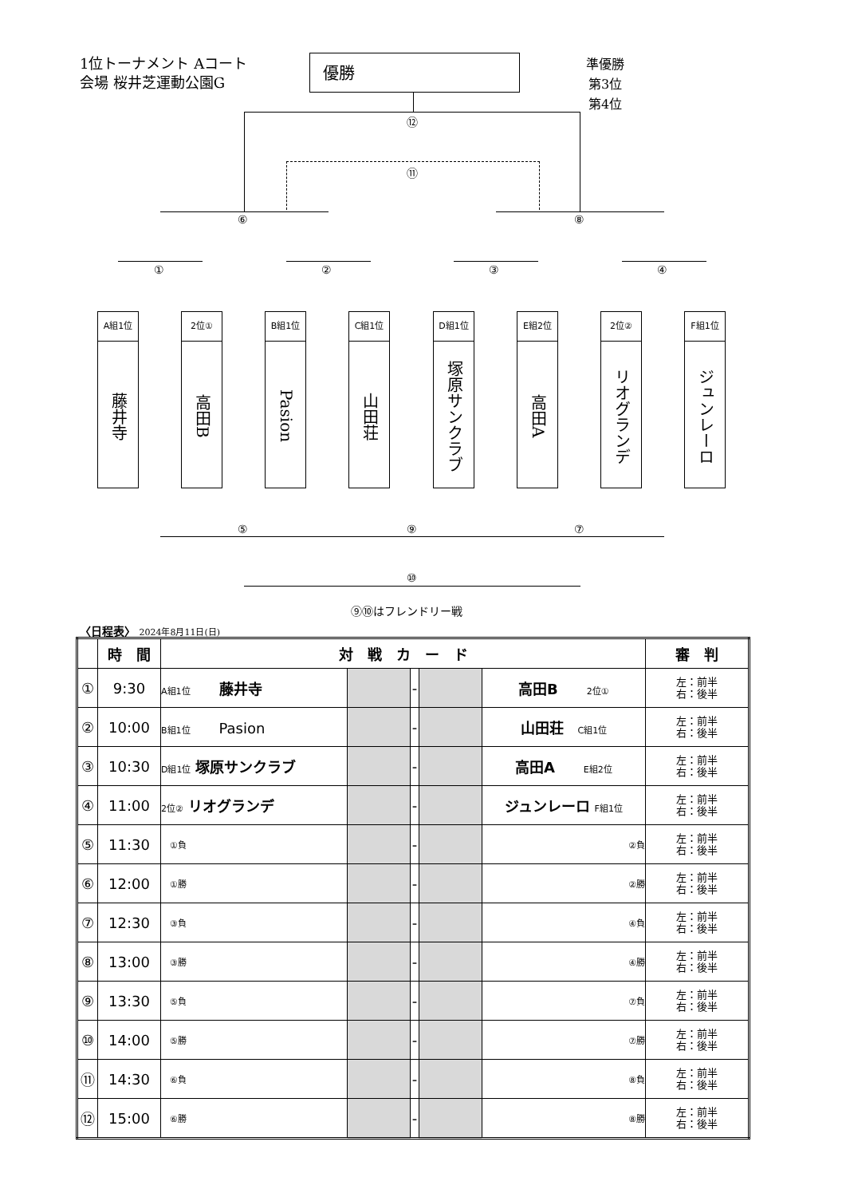1位トーナメント Aコート
会場 桜井芝運動公園G
優勝
準優勝
第3位
第4位
⑫
⑪
⑥ ⑧
① ② ③ ④
A組1位
藤井寺
2位①
高田B
B組1位
Pasion
C組1位
山田荘
D組1位
塚原サンクラブ
E組2位
高田A
2位②
リオグランデ
F組1位
ジュンレーロ
⑤ ⑨ ⑦
⑩
⑨⑩はフレンドリー戦
〈日程表〉 2024年8月11日(日)
| | 時 間 | 対 戦 カ ー ド | | | | | 審 判 |
| --- | --- | --- | --- | --- | --- | --- | --- |
| ① | 9:30 | A組1位 藤井寺 | | - | | 高田B 2位① | 左：前半 右：後半 |
| ② | 10:00 | B組1位 Pasion | | - | | 山田荘 C組1位 | 左：前半 右：後半 |
| ③ | 10:30 | D組1位 塚原サンクラブ | | - | | 高田A E組2位 | 左：前半 右：後半 |
| ④ | 11:00 | 2位② リオグランデ | | - | | ジュンレーロ F組1位 | 左：前半 右：後半 |
| ⑤ | 11:30 | ①負 | | - | | ②負 | 左：前半 右：後半 |
| ⑥ | 12:00 | ①勝 | | - | | ②勝 | 左：前半 右：後半 |
| ⑦ | 12:30 | ③負 | | - | | ④負 | 左：前半 右：後半 |
| ⑧ | 13:00 | ③勝 | | - | | ④勝 | 左：前半 右：後半 |
| ⑨ | 13:30 | ⑤負 | | - | | ⑦負 | 左：前半 右：後半 |
| ⑩ | 14:00 | ⑤勝 | | - | | ⑦勝 | 左：前半 右：後半 |
| ⑪ | 14:30 | ⑥負 | | - | | ⑧負 | 左：前半 右：後半 |
| ⑫ | 15:00 | ⑥勝 | | - | | ⑧勝 | 左：前半 右：後半 |